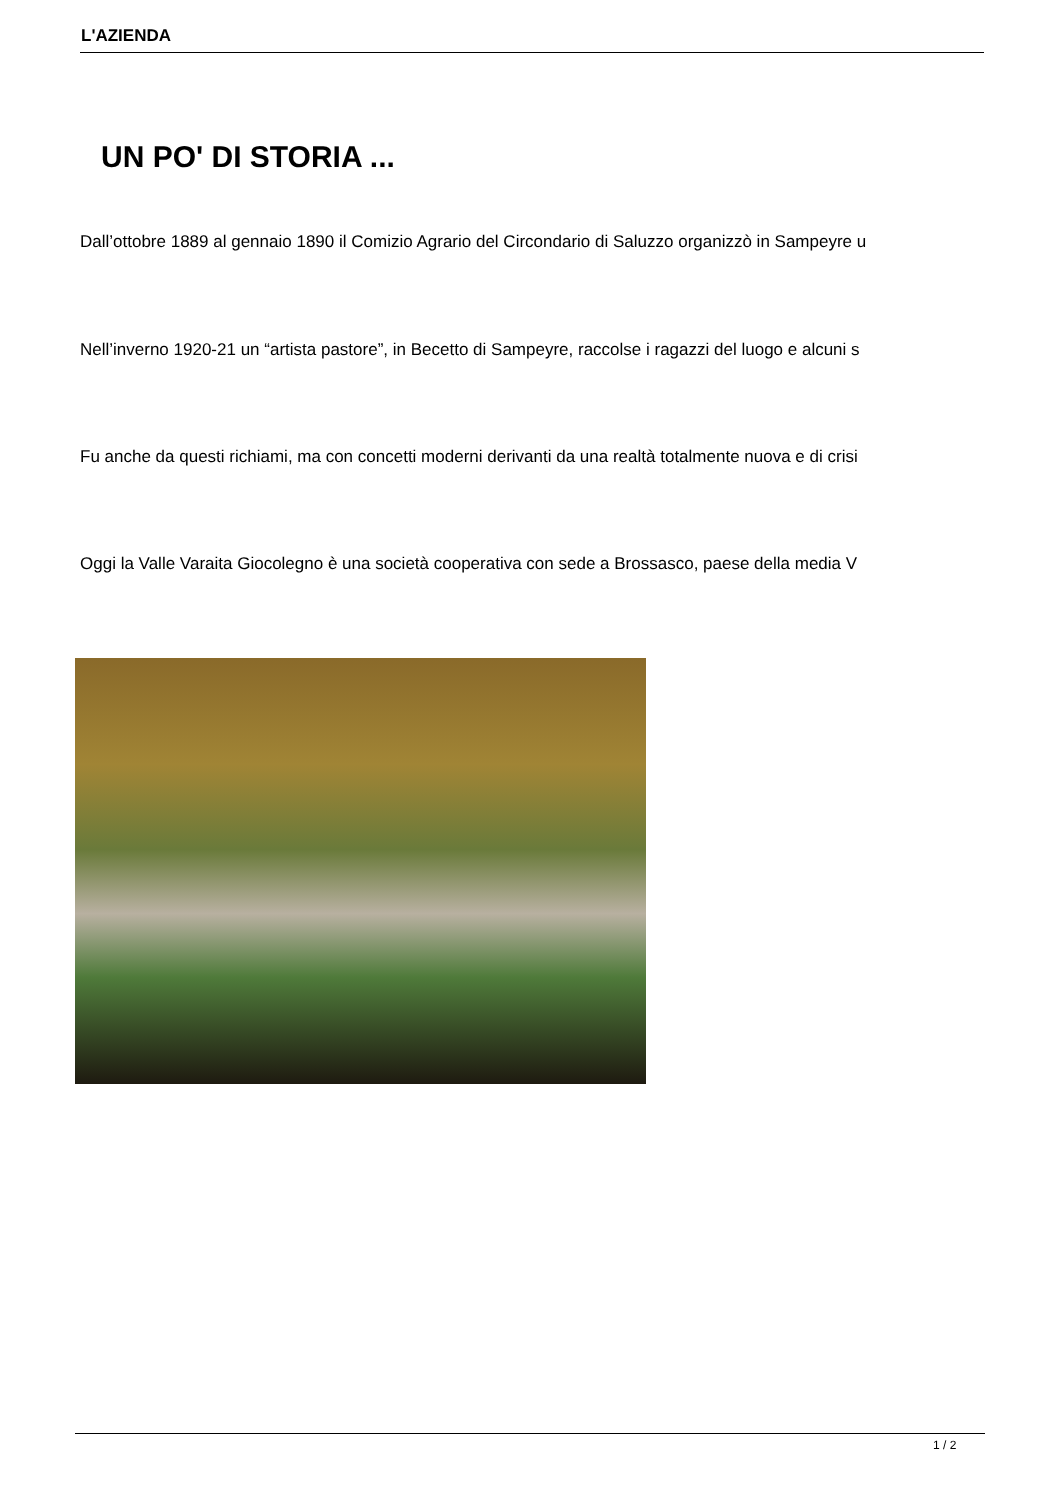L'AZIENDA
UN PO' DI STORIA ...
Dall’ottobre 1889 al gennaio 1890 il Comizio Agrario del Circondario di Saluzzo organizzò in Sampeyre u
Nell’inverno 1920-21 un “artista pastore”, in Becetto di Sampeyre, raccolse i ragazzi del luogo e alcuni s
Fu anche da questi richiami, ma con concetti moderni derivanti da una realtà totalmente nuova e di crisi
Oggi la Valle Varaita Giocolegno è una società cooperativa con sede a Brossasco, paese della media V
1 / 2